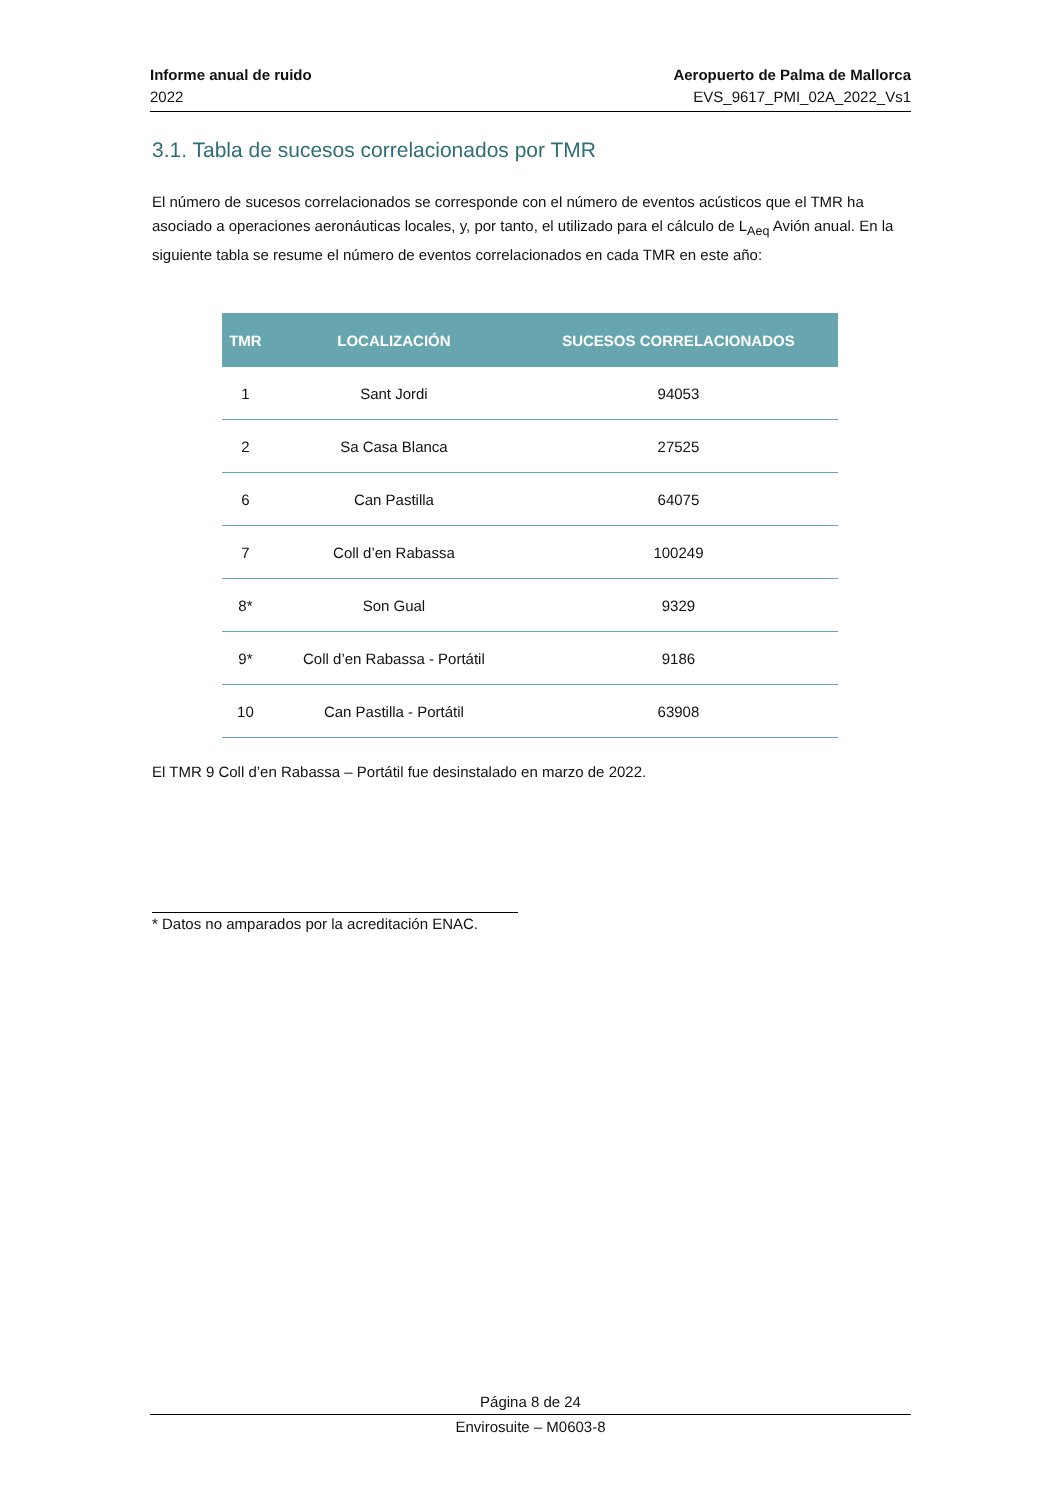Informe anual de ruido
2022
Aeropuerto de Palma de Mallorca
EVS_9617_PMI_02A_2022_Vs1
3.1. Tabla de sucesos correlacionados por TMR
El número de sucesos correlacionados se corresponde con el número de eventos acústicos que el TMR ha asociado a operaciones aeronáuticas locales, y, por tanto, el utilizado para el cálculo de L<sub>Aeq</sub> Avión anual. En la siguiente tabla se resume el número de eventos correlacionados en cada TMR en este año:
| TMR | LOCALIZACIÓN | SUCESOS CORRELACIONADOS |
| --- | --- | --- |
| 1 | Sant Jordi | 94053 |
| 2 | Sa Casa Blanca | 27525 |
| 6 | Can Pastilla | 64075 |
| 7 | Coll d’en Rabassa | 100249 |
| 8* | Son Gual | 9329 |
| 9* | Coll d’en Rabassa - Portátil | 9186 |
| 10 | Can Pastilla - Portátil | 63908 |
El TMR 9 Coll d’en Rabassa – Portátil fue desinstalado en marzo de 2022.
* Datos no amparados por la acreditación ENAC.
Página 8 de 24
Envirosuite – M0603-8